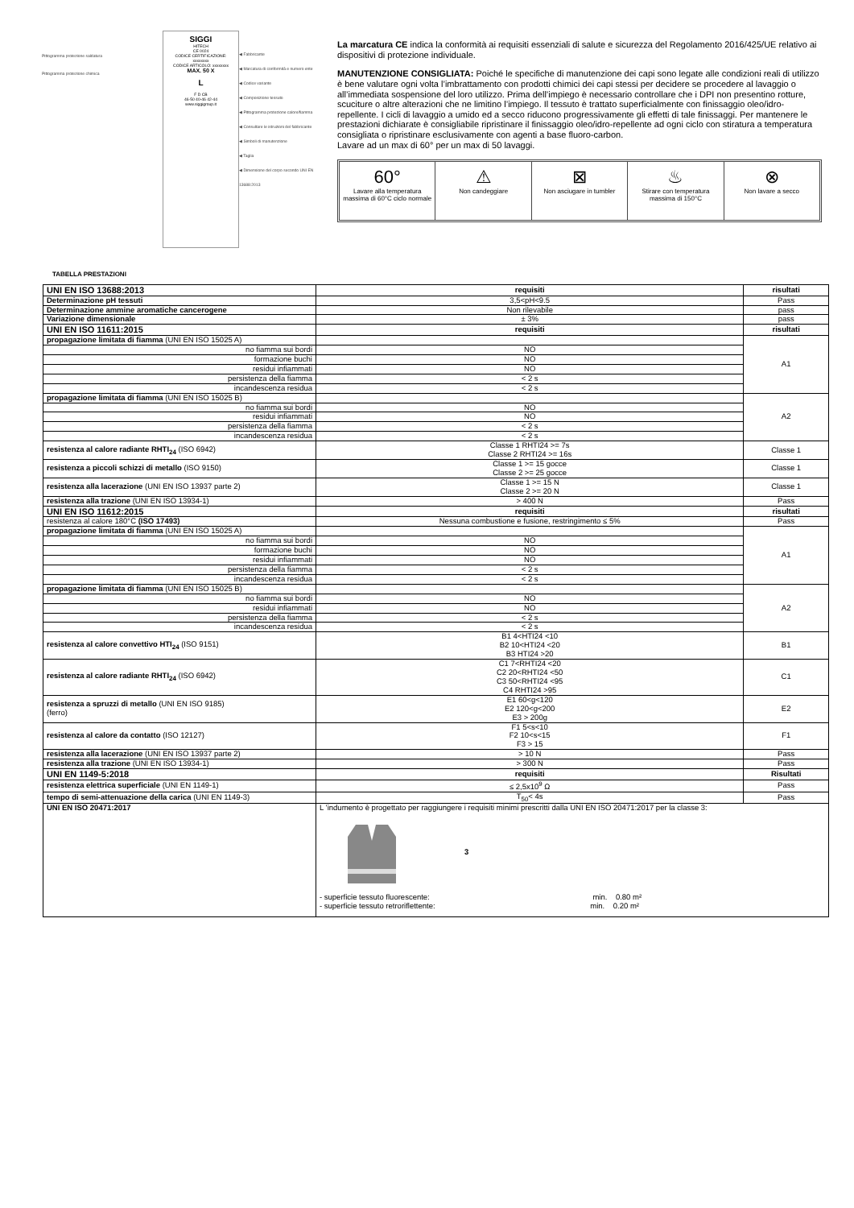Pittogramma protezione saldatura
Pittogramma protezione chimica
SIGGI
HITECH
CE 0024
CODICE CERTIFICAZIONE: xxxxxxxx
CODICE ARTICOLO: xxxxxxxx
MAX. 50 X
L
F D CB
46-50 40-46 42-44
www.siggigroup.it
◀ Fabbricante
◀ Marcatura di conformità e numero ente
◀ Codice variante
◀ Composizione tessuto
◀ Pittogramma protezione calore/fiamma
◀ Consultare le istruzioni del fabbricante
◀ Simboli di manutenzione
◀ Taglia
◀ Dimensione del corpo secondo UNI EN 13688:2013
La marcatura CE indica la conformità ai requisiti essenziali di salute e sicurezza del Regolamento 2016/425/UE relativo ai dispositivi di protezione individuale.
MANUTENZIONE CONSIGLIATA: Poiché le specifiche di manutenzione dei capi sono legate alle condizioni reali di utilizzo è bene valutare ogni volta l’imbrattamento con prodotti chimici dei capi stessi per decidere se procedere al lavaggio o all’immediata sospensione del loro utilizzo. Prima dell’impiego è necessario controllare che i DPI non presentino rotture, scuciture o altre alterazioni che ne limitino l’impiego. Il tessuto è trattato superficialmente con finissaggio oleo/idro-repellente. I cicli di lavaggio a umido ed a secco riducono progressivamente gli effetti di tale finissaggi. Per mantenere le prestazioni dichiarate è consigliabile ripristinare il finissaggio oleo/idro-repellente ad ogni ciclo con stiratura a temperatura consigliata o ripristinare esclusivamente con agenti a base fluoro-carbon.
Lavare ad un max di 60° per un max di 50 lavaggi.
60°
Lavare alla temperatura massima di 60°C ciclo normale
⚠
Non candeggiare
⊠
Non asciugare in tumbler
♨
Stirare con temperatura massima di 150°C
⊗
Non lavare a secco
TABELLA PRESTAZIONI
| UNI EN ISO 13688:2013 | requisiti | risultati |
| --- | --- | --- |
| Determinazione pH tessuti | 3,5<pH<9.5 | Pass |
| Determinazione ammine aromatiche cancerogene | Non rilevabile | pass |
| Variazione dimensionale | ± 3% | pass |
| UNI EN ISO 11611:2015 | requisiti | risultati |
| propagazione limitata di fiamma (UNI EN ISO 15025 A) | | A1 |
| no fiamma sui bordi | NO | |
| formazione buchi | NO | |
| residui infiammati | NO | |
| persistenza della fiamma | < 2 s | |
| incandescenza residua | < 2 s | |
| propagazione limitata di fiamma (UNI EN ISO 15025 B) | | A2 |
| no fiamma sui bordi | NO | |
| residui infiammati | NO | |
| persistenza della fiamma | < 2 s | |
| incandescenza residua | < 2 s | |
| resistenza al calore radiante RHTI<sub>24</sub> (ISO 6942) | Classe 1 RHTI24 >= 7s Classe 2 RHTI24 >= 16s | Classe 1 |
| resistenza a piccoli schizzi di metallo (ISO 9150) | Classe 1 >= 15 gocce Classe 2 >= 25 gocce | Classe 1 |
| resistenza alla lacerazione (UNI EN ISO 13937 parte 2) | Classe 1 >= 15 N Classe 2 >= 20 N | Classe 1 |
| resistenza alla trazione (UNI EN ISO 13934-1) | > 400 N | Pass |
| UNI EN ISO 11612:2015 | requisiti | risultati |
| resistenza al calore 180°C (ISO 17493) | Nessuna combustione e fusione, restringimento ≤ 5% | Pass |
| propagazione limitata di fiamma (UNI EN ISO 15025 A) | | A1 |
| no fiamma sui bordi | NO | |
| formazione buchi | NO | |
| residui infiammati | NO | |
| persistenza della fiamma | < 2 s | |
| incandescenza residua | < 2 s | |
| propagazione limitata di fiamma (UNI EN ISO 15025 B) | | A2 |
| no fiamma sui bordi | NO | |
| residui infiammati | NO | |
| persistenza della fiamma | < 2 s | |
| incandescenza residua | < 2 s | |
| resistenza al calore convettivo HTI<sub>24</sub> (ISO 9151) | B1 4<HTI24 <10 B2 10<HTI24 <20 B3 HTI24 >20 | B1 |
| resistenza al calore radiante RHTI<sub>24</sub> (ISO 6942) | C1 7<RHTI24 <20 C2 20<RHTI24 <50 C3 50<RHTI24 <95 C4 RHTI24 >95 | C1 |
| resistenza a spruzzi di metallo (UNI EN ISO 9185) (ferro) | E1 60<g<120 E2 120<g<200 E3 > 200g | E2 |
| resistenza al calore da contatto (ISO 12127) | F1 5<s<10 F2 10<s<15 F3 > 15 | F1 |
| resistenza alla lacerazione (UNI EN ISO 13937 parte 2) | > 10 N | Pass |
| resistenza alla trazione (UNI EN ISO 13934-1) | > 300 N | Pass |
| UNI EN 1149-5:2018 | requisiti | Risultati |
| resistenza elettrica superficiale (UNI EN 1149-1) | ≤ 2,5x10<sup>9</sup> Ω | Pass |
| tempo di semi-attenuazione della carica (UNI EN 1149-3) | T<sub>50</sub>< 4s | Pass |
| UNI EN ISO 20471:2017 | L ’indumento è progettato per raggiungere i requisiti minimi prescritti dalla UNI EN ISO 20471:2017 per la classe 3: 3 - superficie tessuto fluorescente: min. 0.80 m² - superficie tessuto retroriflettente: min. 0.20 m² | |